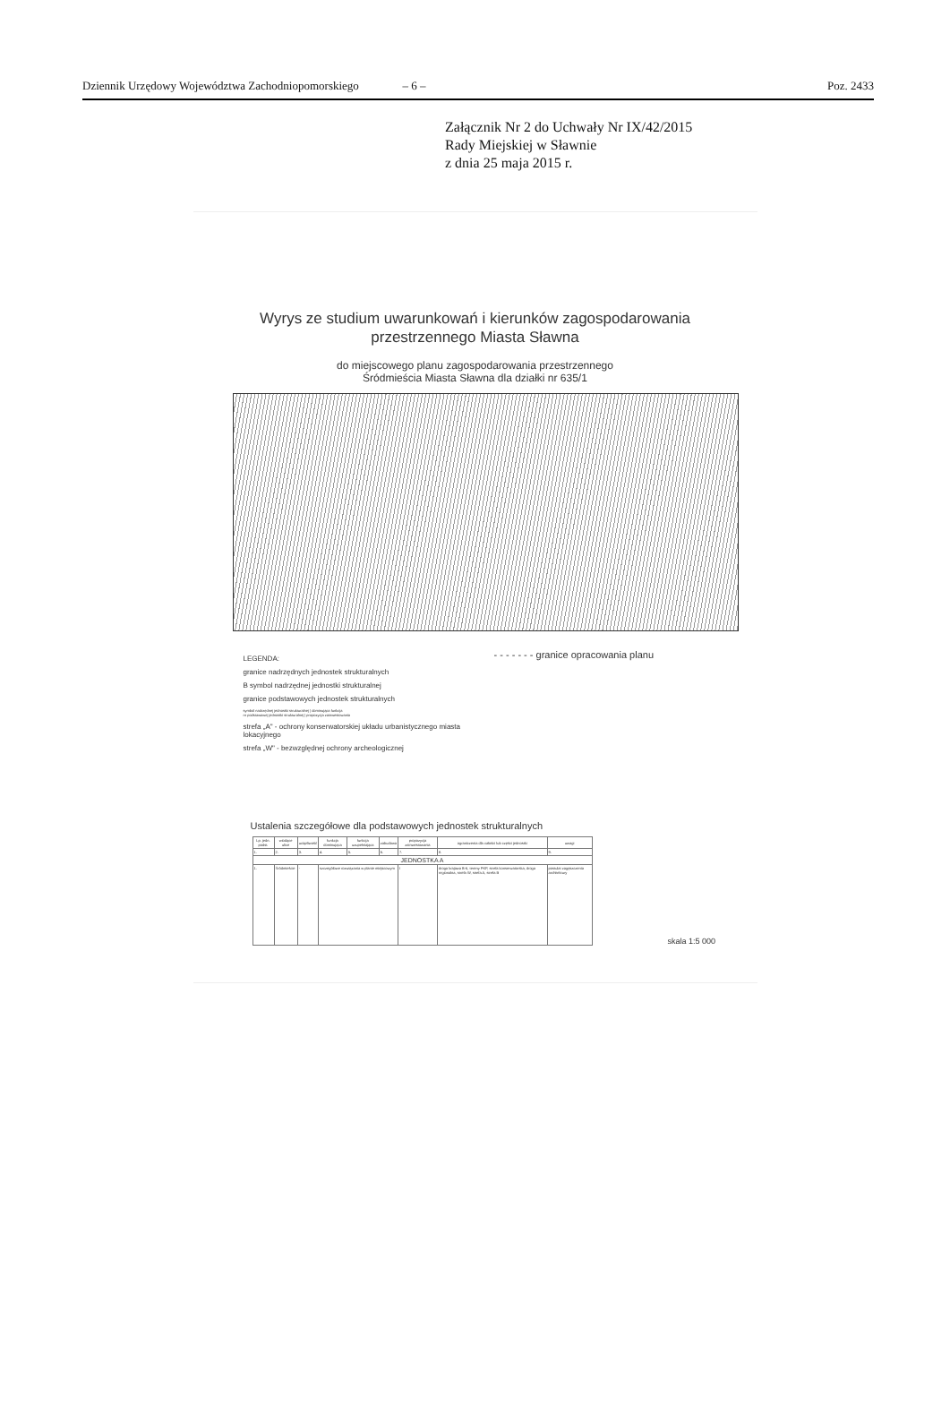Dziennik Urzędowy Województwa Zachodniopomorskiego – 6 – Poz. 2433
Załącznik Nr 2 do Uchwały Nr IX/42/2015
Rady Miejskiej w Sławnie
z dnia 25 maja 2015 r.
Wyrys ze studium uwarunkowań i kierunków zagospodarowania
przestrzennego Miasta Sławna
do miejscowego planu zagospodarowania przestrzennego
Śródmieścia Miasta Sławna dla działki nr 635/1
LEGENDA:
granice nadrzędnych jednostek strukturalnych
B symbol nadrzędnej jednostki strukturalnej
granice podstawowych jednostek strukturalnych
symbol nadrzędnej jednostki strukturalnej | dominująca funkcja
nr podstawowej jednostki strukturalnej | propozycja zainwestowania
strefa „A" - ochrony konserwatorskiej układu urbanistycznego miasta lokacyjnego
strefa „W" - bezwzględnej ochrony archeologicznej
- - - - - - - granice opracowania planu
Ustalenia szczegółowe dla podstawowych jednostek strukturalnych
| Lp. jedn. podst. | wiodące ulice | uciążliwość | funkcja dominująca | funkcja uzupełniająca | zabudowa | propozycja zainwestowania | ograniczenia dla całości lub części jednostki | uwagi |
| --- | --- | --- | --- | --- | --- | --- | --- | --- |
| 1. | 2. | 3. | 4. | 5. | 6. | 7. | 8. | 9. |
| JEDNOSTKA A | | | | | | | | |
| 1. | Śródmieście | - | szczegółowe rozwiązania w planie miejscowym | | | I | droga krajowa B-6, tereny PKP, strefa konserwatorska, droga regionalna, strefa W, strefa A, strefa B | postulat zagęszczenia architektury |
skala 1:5 000